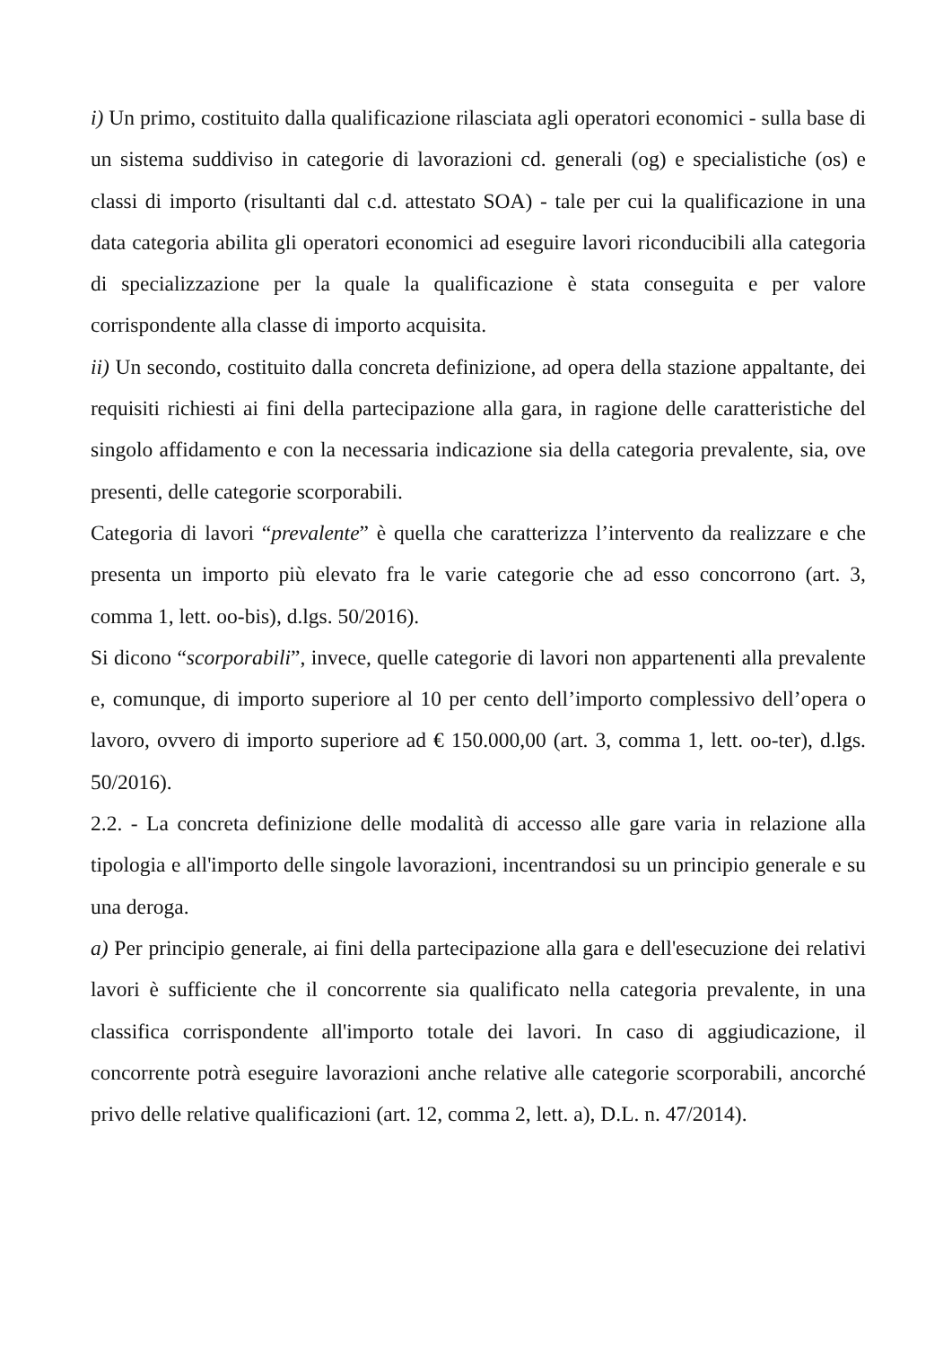i) Un primo, costituito dalla qualificazione rilasciata agli operatori economici - sulla base di un sistema suddiviso in categorie di lavorazioni cd. generali (og) e specialistiche (os) e classi di importo (risultanti dal c.d. attestato SOA) - tale per cui la qualificazione in una data categoria abilita gli operatori economici ad eseguire lavori riconducibili alla categoria di specializzazione per la quale la qualificazione è stata conseguita e per valore corrispondente alla classe di importo acquisita.
ii) Un secondo, costituito dalla concreta definizione, ad opera della stazione appaltante, dei requisiti richiesti ai fini della partecipazione alla gara, in ragione delle caratteristiche del singolo affidamento e con la necessaria indicazione sia della categoria prevalente, sia, ove presenti, delle categorie scorporabili.
Categoria di lavori “prevalente” è quella che caratterizza l’intervento da realizzare e che presenta un importo più elevato fra le varie categorie che ad esso concorrono (art. 3, comma 1, lett. oo-bis), d.lgs. 50/2016).
Si dicono “scorporabili”, invece, quelle categorie di lavori non appartenenti alla prevalente e, comunque, di importo superiore al 10 per cento dell’importo complessivo dell’opera o lavoro, ovvero di importo superiore ad € 150.000,00 (art. 3, comma 1, lett. oo-ter), d.lgs. 50/2016).
2.2. - La concreta definizione delle modalità di accesso alle gare varia in relazione alla tipologia e all'importo delle singole lavorazioni, incentrandosi su un principio generale e su una deroga.
a) Per principio generale, ai fini della partecipazione alla gara e dell'esecuzione dei relativi lavori è sufficiente che il concorrente sia qualificato nella categoria prevalente, in una classifica corrispondente all'importo totale dei lavori. In caso di aggiudicazione, il concorrente potrà eseguire lavorazioni anche relative alle categorie scorporabili, ancorché privo delle relative qualificazioni (art. 12, comma 2, lett. a), D.L. n. 47/2014).